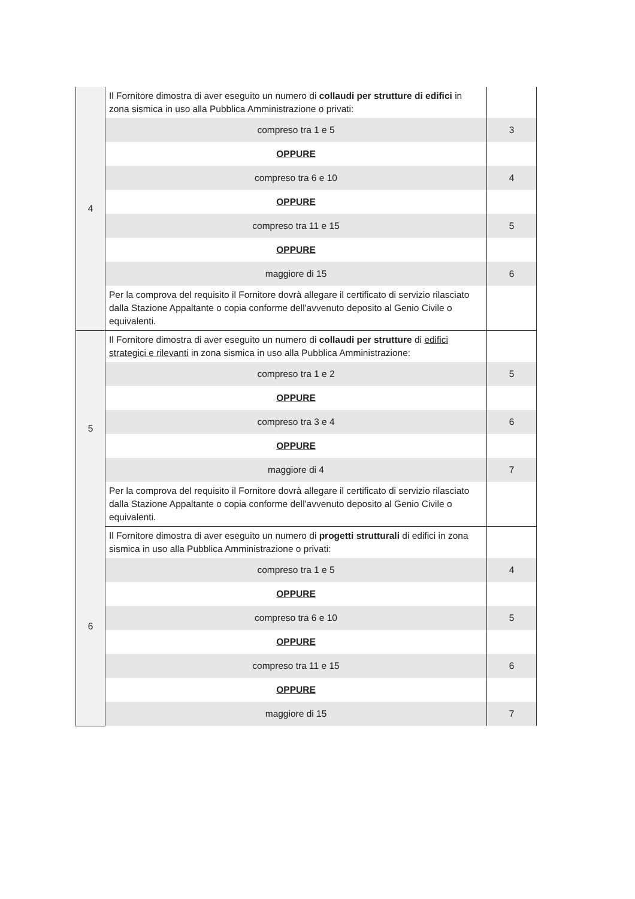| 4 | Il Fornitore dimostra di aver eseguito un numero di collaudi per strutture di edifici in zona sismica in uso alla Pubblica Amministrazione o privati: | |
| | compreso tra 1 e 5 | 3 |
| | OPPURE | |
| | compreso tra 6 e 10 | 4 |
| | OPPURE | |
| | compreso tra 11 e 15 | 5 |
| | OPPURE | |
| | maggiore di 15 | 6 |
| | Per la comprova del requisito il Fornitore dovrà allegare il certificato di servizio rilasciato dalla Stazione Appaltante o copia conforme dell'avvenuto deposito al Genio Civile o equivalenti. | |
| 5 | Il Fornitore dimostra di aver eseguito un numero di collaudi per strutture di edifici strategici e rilevanti in zona sismica in uso alla Pubblica Amministrazione: | |
| | compreso tra 1 e 2 | 5 |
| | OPPURE | |
| | compreso tra 3 e 4 | 6 |
| | OPPURE | |
| | maggiore di 4 | 7 |
| | Per la comprova del requisito il Fornitore dovrà allegare il certificato di servizio rilasciato dalla Stazione Appaltante o copia conforme dell'avvenuto deposito al Genio Civile o equivalenti. | |
| 6 | Il Fornitore dimostra di aver eseguito un numero di progetti strutturali di edifici in zona sismica in uso alla Pubblica Amministrazione o privati: | |
| | compreso tra 1 e 5 | 4 |
| | OPPURE | |
| | compreso tra 6 e 10 | 5 |
| | OPPURE | |
| | compreso tra 11 e 15 | 6 |
| | OPPURE | |
| | maggiore di 15 | 7 |